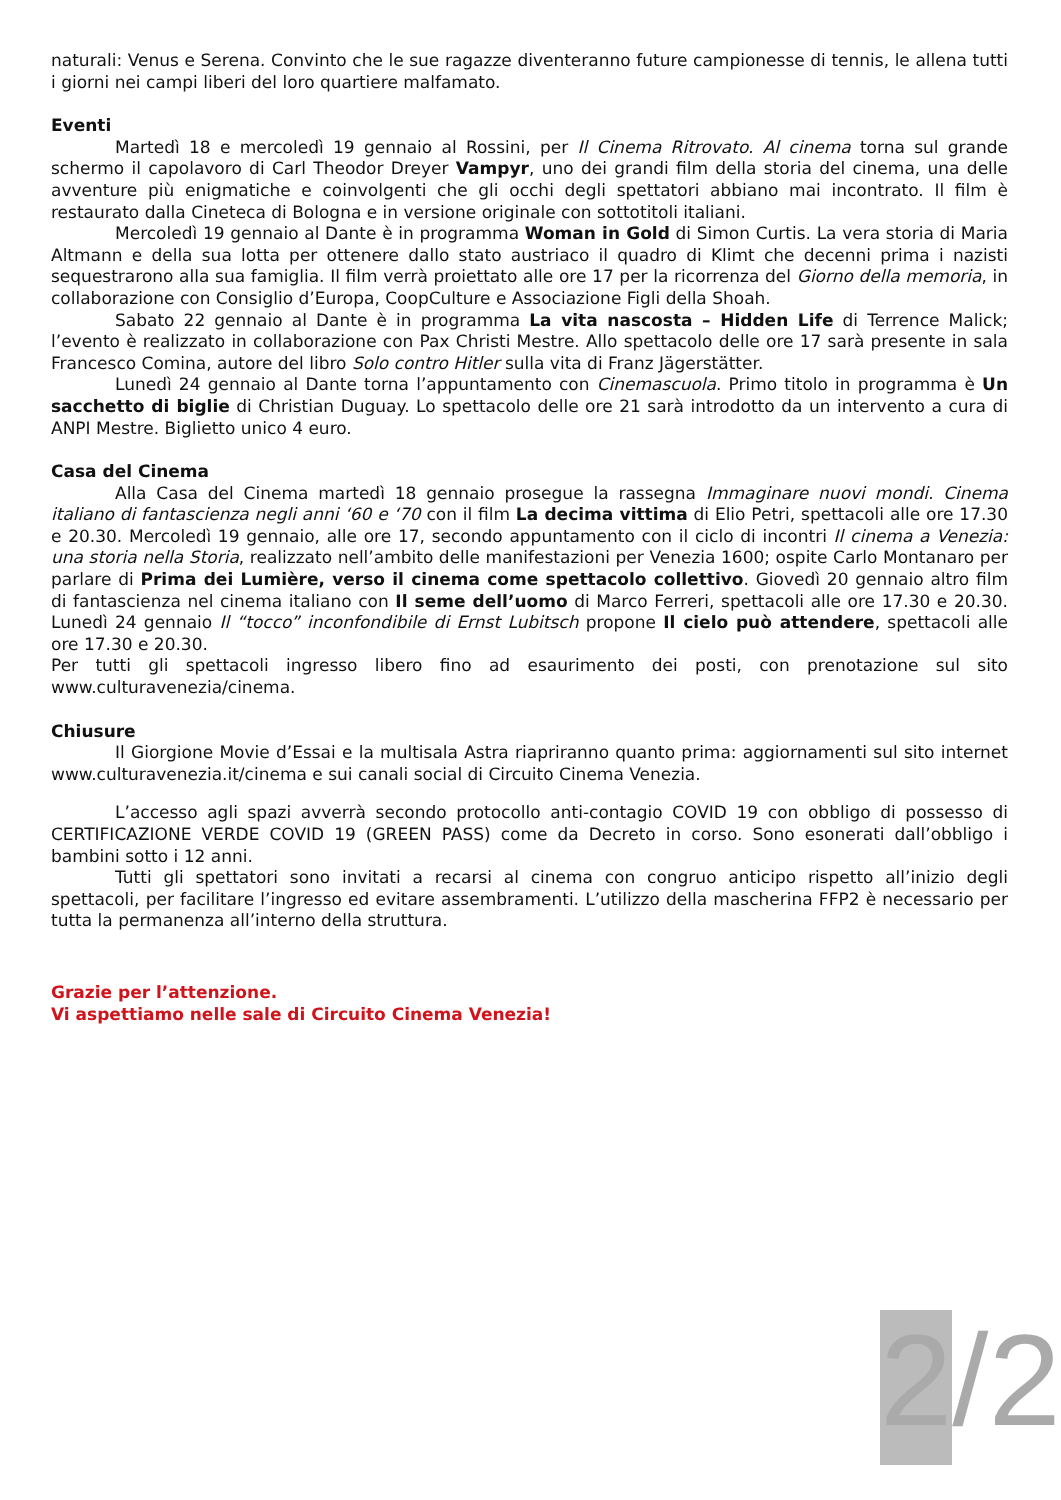naturali: Venus e Serena. Convinto che le sue ragazze diventeranno future campionesse di tennis, le allena tutti i giorni nei campi liberi del loro quartiere malfamato.
Eventi
Martedì 18 e mercoledì 19 gennaio al Rossini, per Il Cinema Ritrovato. Al cinema torna sul grande schermo il capolavoro di Carl Theodor Dreyer Vampyr, uno dei grandi film della storia del cinema, una delle avventure più enigmatiche e coinvolgenti che gli occhi degli spettatori abbiano mai incontrato. Il film è restaurato dalla Cineteca di Bologna e in versione originale con sottotitoli italiani.
Mercoledì 19 gennaio al Dante è in programma Woman in Gold di Simon Curtis. La vera storia di Maria Altmann e della sua lotta per ottenere dallo stato austriaco il quadro di Klimt che decenni prima i nazisti sequestrarono alla sua famiglia. Il film verrà proiettato alle ore 17 per la ricorrenza del Giorno della memoria, in collaborazione con Consiglio d’Europa, CoopCulture e Associazione Figli della Shoah.
Sabato 22 gennaio al Dante è in programma La vita nascosta – Hidden Life di Terrence Malick; l’evento è realizzato in collaborazione con Pax Christi Mestre. Allo spettacolo delle ore 17 sarà presente in sala Francesco Comina, autore del libro Solo contro Hitler sulla vita di Franz Jägerstätter.
Lunedì 24 gennaio al Dante torna l’appuntamento con Cinemascuola. Primo titolo in programma è Un sacchetto di biglie di Christian Duguay. Lo spettacolo delle ore 21 sarà introdotto da un intervento a cura di ANPI Mestre. Biglietto unico 4 euro.
Casa del Cinema
Alla Casa del Cinema martedì 18 gennaio prosegue la rassegna Immaginare nuovi mondi. Cinema italiano di fantascienza negli anni ‘60 e ‘70 con il film La decima vittima di Elio Petri, spettacoli alle ore 17.30 e 20.30. Mercoledì 19 gennaio, alle ore 17, secondo appuntamento con il ciclo di incontri Il cinema a Venezia: una storia nella Storia, realizzato nell’ambito delle manifestazioni per Venezia 1600; ospite Carlo Montanaro per parlare di Prima dei Lumière, verso il cinema come spettacolo collettivo. Giovedì 20 gennaio altro film di fantascienza nel cinema italiano con Il seme dell’uomo di Marco Ferreri, spettacoli alle ore 17.30 e 20.30. Lunedì 24 gennaio Il “tocco” inconfondibile di Ernst Lubitsch propone Il cielo può attendere, spettacoli alle ore 17.30 e 20.30.
Per tutti gli spettacoli ingresso libero fino ad esaurimento dei posti, con prenotazione sul sito www.culturavenezia/cinema.
Chiusure
Il Giorgione Movie d’Essai e la multisala Astra riapriranno quanto prima: aggiornamenti sul sito internet www.culturavenezia.it/cinema e sui canali social di Circuito Cinema Venezia.
L’accesso agli spazi avverrà secondo protocollo anti-contagio COVID 19 con obbligo di possesso di CERTIFICAZIONE VERDE COVID 19 (GREEN PASS) come da Decreto in corso. Sono esonerati dall’obbligo i bambini sotto i 12 anni.
Tutti gli spettatori sono invitati a recarsi al cinema con congruo anticipo rispetto all’inizio degli spettacoli, per facilitare l’ingresso ed evitare assembramenti. L’utilizzo della mascherina FFP2 è necessario per tutta la permanenza all’interno della struttura.
Grazie per l’attenzione.
Vi aspettiamo nelle sale di Circuito Cinema Venezia!
2/2